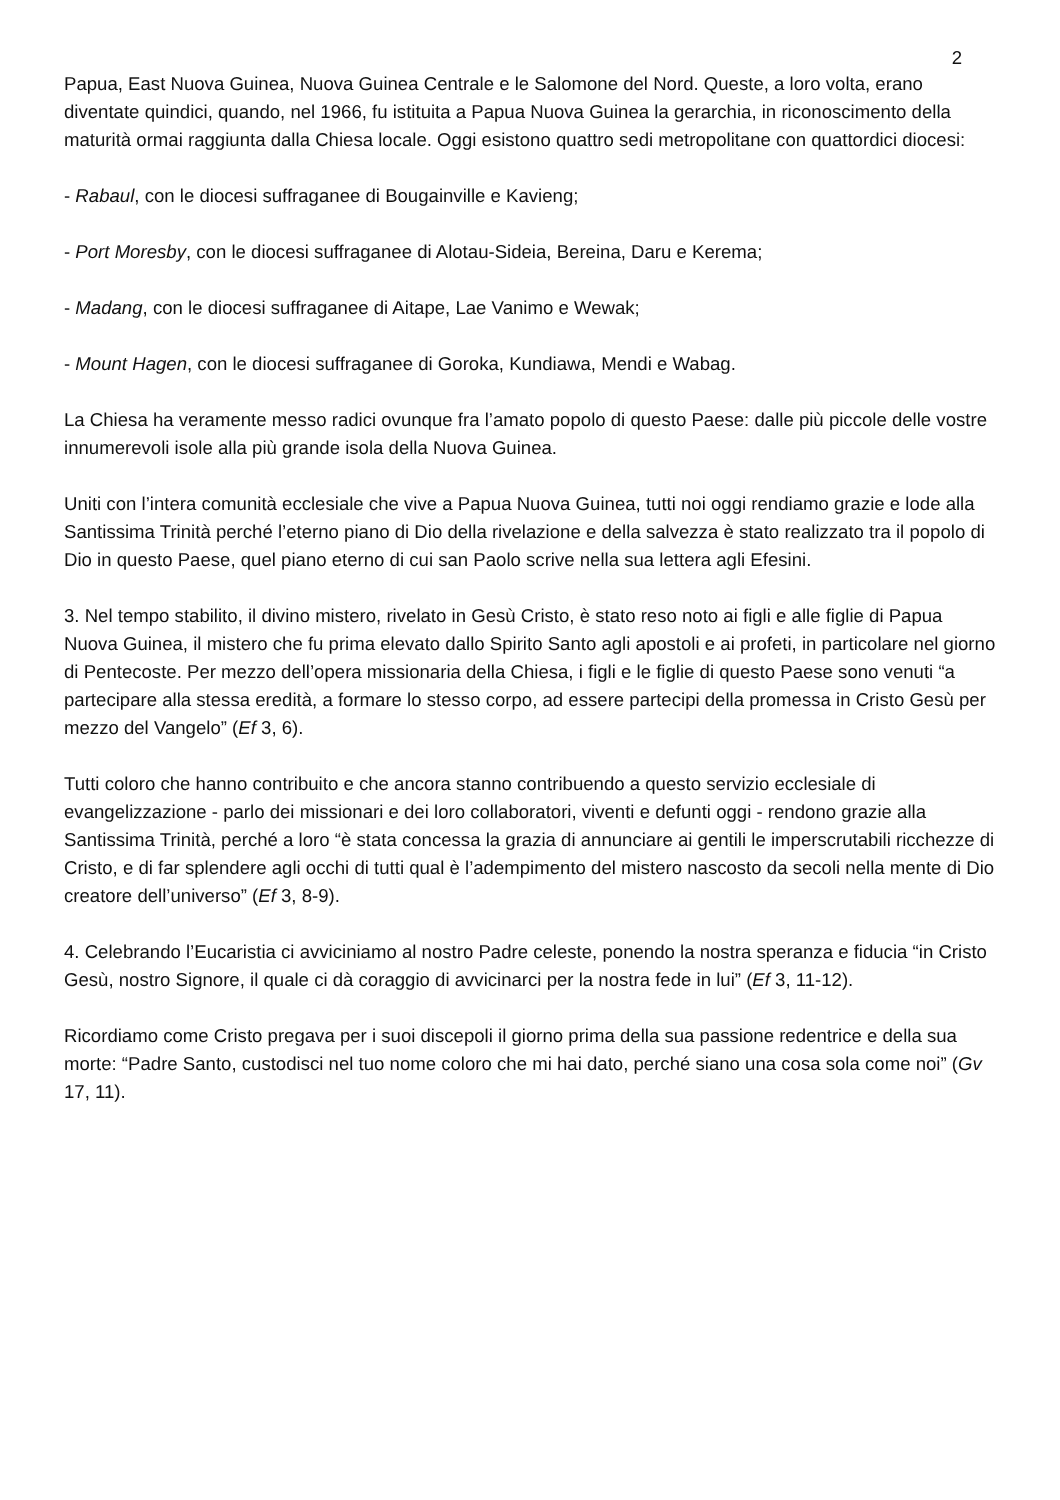2
Papua, East Nuova Guinea, Nuova Guinea Centrale e le Salomone del Nord. Queste, a loro volta, erano diventate quindici, quando, nel 1966, fu istituita a Papua Nuova Guinea la gerarchia, in riconoscimento della maturità ormai raggiunta dalla Chiesa locale. Oggi esistono quattro sedi metropolitane con quattordici diocesi:
- Rabaul, con le diocesi suffraganee di Bougainville e Kavieng;
- Port Moresby, con le diocesi suffraganee di Alotau-Sideia, Bereina, Daru e Kerema;
- Madang, con le diocesi suffraganee di Aitape, Lae Vanimo e Wewak;
- Mount Hagen, con le diocesi suffraganee di Goroka, Kundiawa, Mendi e Wabag.
La Chiesa ha veramente messo radici ovunque fra l’amato popolo di questo Paese: dalle più piccole delle vostre innumerevoli isole alla più grande isola della Nuova Guinea.
Uniti con l’intera comunità ecclesiale che vive a Papua Nuova Guinea, tutti noi oggi rendiamo grazie e lode alla Santissima Trinità perché l’eterno piano di Dio della rivelazione e della salvezza è stato realizzato tra il popolo di Dio in questo Paese, quel piano eterno di cui san Paolo scrive nella sua lettera agli Efesini.
3. Nel tempo stabilito, il divino mistero, rivelato in Gesù Cristo, è stato reso noto ai figli e alle figlie di Papua Nuova Guinea, il mistero che fu prima elevato dallo Spirito Santo agli apostoli e ai profeti, in particolare nel giorno di Pentecoste. Per mezzo dell’opera missionaria della Chiesa, i figli e le figlie di questo Paese sono venuti “a partecipare alla stessa eredità, a formare lo stesso corpo, ad essere partecipi della promessa in Cristo Gesù per mezzo del Vangelo” (Ef 3, 6).
Tutti coloro che hanno contribuito e che ancora stanno contribuendo a questo servizio ecclesiale di evangelizzazione - parlo dei missionari e dei loro collaboratori, viventi e defunti oggi - rendono grazie alla Santissima Trinità, perché a loro “è stata concessa la grazia di annunciare ai gentili le imperscrutabili ricchezze di Cristo, e di far splendere agli occhi di tutti qual è l’adempimento del mistero nascosto da secoli nella mente di Dio creatore dell’universo” (Ef 3, 8-9).
4. Celebrando l’Eucaristia ci avviciniamo al nostro Padre celeste, ponendo la nostra speranza e fiducia “in Cristo Gesù, nostro Signore, il quale ci dà coraggio di avvicinarci per la nostra fede in lui” (Ef 3, 11-12).
Ricordiamo come Cristo pregava per i suoi discepoli il giorno prima della sua passione redentrice e della sua morte: “Padre Santo, custodisci nel tuo nome coloro che mi hai dato, perché siano una cosa sola come noi” (Gv 17, 11).